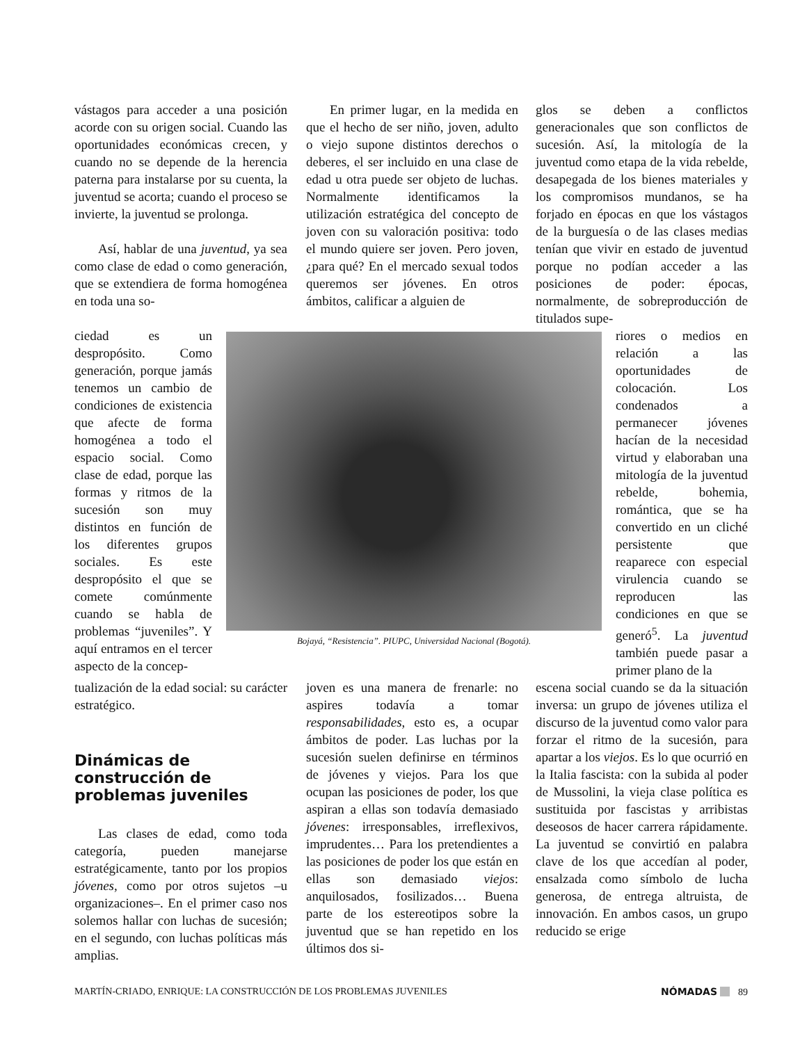vástagos para acceder a una posición acorde con su origen social. Cuando las oportunidades económicas crecen, y cuando no se depende de la herencia paterna para instalarse por su cuenta, la juventud se acorta; cuando el proceso se invierte, la juventud se prolonga.
Así, hablar de una juventud, ya sea como clase de edad o como generación, que se extendiera de forma homogénea en toda una so-
ciedad es un despropósito. Como generación, porque jamás tenemos un cambio de condiciones de existencia que afecte de forma homogénea a todo el espacio social. Como clase de edad, porque las formas y ritmos de la sucesión son muy distintos en función de los diferentes grupos sociales. Es este despropósito el que se comete comúnmente cuando se habla de problemas “juveniles”. Y aquí entramos en el tercer aspecto de la concep-
tualización de la edad social: su carácter estratégico.
Dinámicas de construcción de problemas juveniles
Las clases de edad, como toda categoría, pueden manejarse estratégicamente, tanto por los propios jóvenes, como por otros sujetos –u organizaciones–. En el primer caso nos solemos hallar con luchas de sucesión; en el segundo, con luchas políticas más amplias.
En primer lugar, en la medida en que el hecho de ser niño, joven, adulto o viejo supone distintos derechos o deberes, el ser incluido en una clase de edad u otra puede ser objeto de luchas. Normalmente identificamos la utilización estratégica del concepto de joven con su valoración positiva: todo el mundo quiere ser joven. Pero joven, ¿para qué? En el mercado sexual todos queremos ser jóvenes. En otros ámbitos, calificar a alguien de
Bojayá, “Resistencia”. PIUPC, Universidad Nacional (Bogotá).
joven es una manera de frenarle: no aspires todavía a tomar responsabilidades, esto es, a ocupar ámbitos de poder. Las luchas por la sucesión suelen definirse en términos de jóvenes y viejos. Para los que ocupan las posiciones de poder, los que aspiran a ellas son todavía demasiado jóvenes: irresponsables, irreflexivos, imprudentes… Para los pretendientes a las posiciones de poder los que están en ellas son demasiado viejos: anquilosados, fosilizados… Buena parte de los estereotipos sobre la juventud que se han repetido en los últimos dos si-
glos se deben a conflictos generacionales que son conflictos de sucesión. Así, la mitología de la juventud como etapa de la vida rebelde, desapegada de los bienes materiales y los compromisos mundanos, se ha forjado en épocas en que los vástagos de la burguesía o de las clases medias tenían que vivir en estado de juventud porque no podían acceder a las posiciones de poder: épocas, normalmente, de sobreproducción de titulados supe-
riores o medios en relación a las oportunidades de colocación. Los condenados a permanecer jóvenes hacían de la necesidad virtud y elaboraban una mitología de la juventud rebelde, bohemia, romántica, que se ha convertido en un cliché persistente que reaparece con especial virulencia cuando se reproducen las condiciones en que se generó<sup>5</sup>. La juventud también puede pasar a primer plano de la
escena social cuando se da la situación inversa: un grupo de jóvenes utiliza el discurso de la juventud como valor para forzar el ritmo de la sucesión, para apartar a los viejos. Es lo que ocurrió en la Italia fascista: con la subida al poder de Mussolini, la vieja clase política es sustituida por fascistas y arribistas deseosos de hacer carrera rápidamente. La juventud se convirtió en palabra clave de los que accedían al poder, ensalzada como símbolo de lucha generosa, de entrega altruista, de innovación. En ambos casos, un grupo reducido se erige
MARTÍN-CRIADO, ENRIQUE: LA CONSTRUCCIÓN DE LOS PROBLEMAS JUVENILES NÓMADAS 89